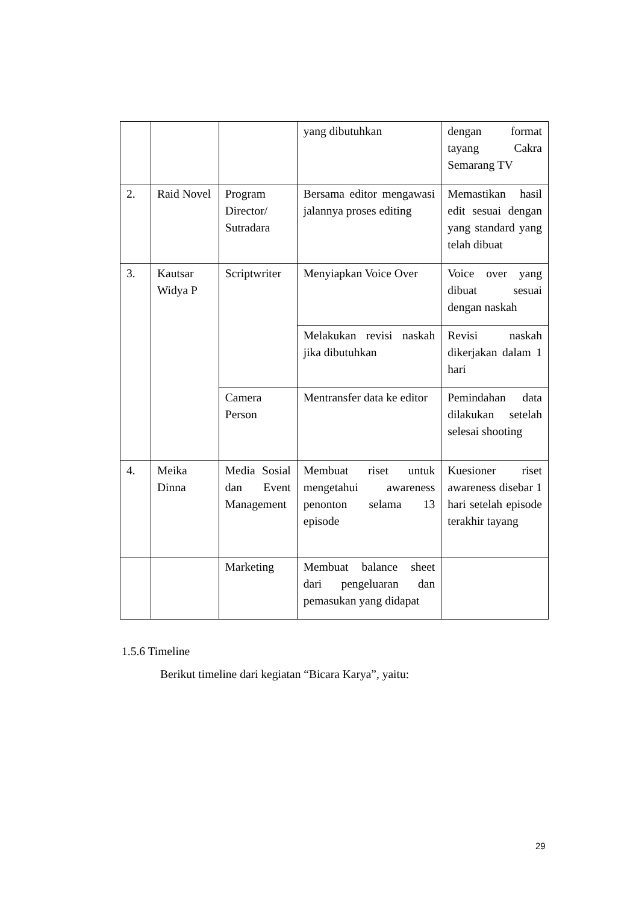| | | | yang dibutuhkan | dengan format tayang Cakra Semarang TV |
| 2. | Raid Novel | Program Director/ Sutradara | Bersama editor mengawasi jalannya proses editing | Memastikan hasil edit sesuai dengan yang standard yang telah dibuat |
| 3. | Kautsar Widya P | Scriptwriter | Menyiapkan Voice Over | Voice over yang dibuat sesuai dengan naskah |
| | | | Melakukan revisi naskah jika dibutuhkan | Revisi naskah dikerjakan dalam 1 hari |
| | | Camera Person | Mentransfer data ke editor | Pemindahan data dilakukan setelah selesai shooting |
| 4. | Meika Dinna | Media Sosial dan Event Management | Membuat riset untuk mengetahui awareness penonton selama 13 episode | Kuesioner riset awareness disebar 1 hari setelah episode terakhir tayang |
| | | Marketing | Membuat balance sheet dari pengeluaran dan pemasukan yang didapat | |
1.5.6 Timeline
Berikut timeline dari kegiatan “Bicara Karya”, yaitu:
29